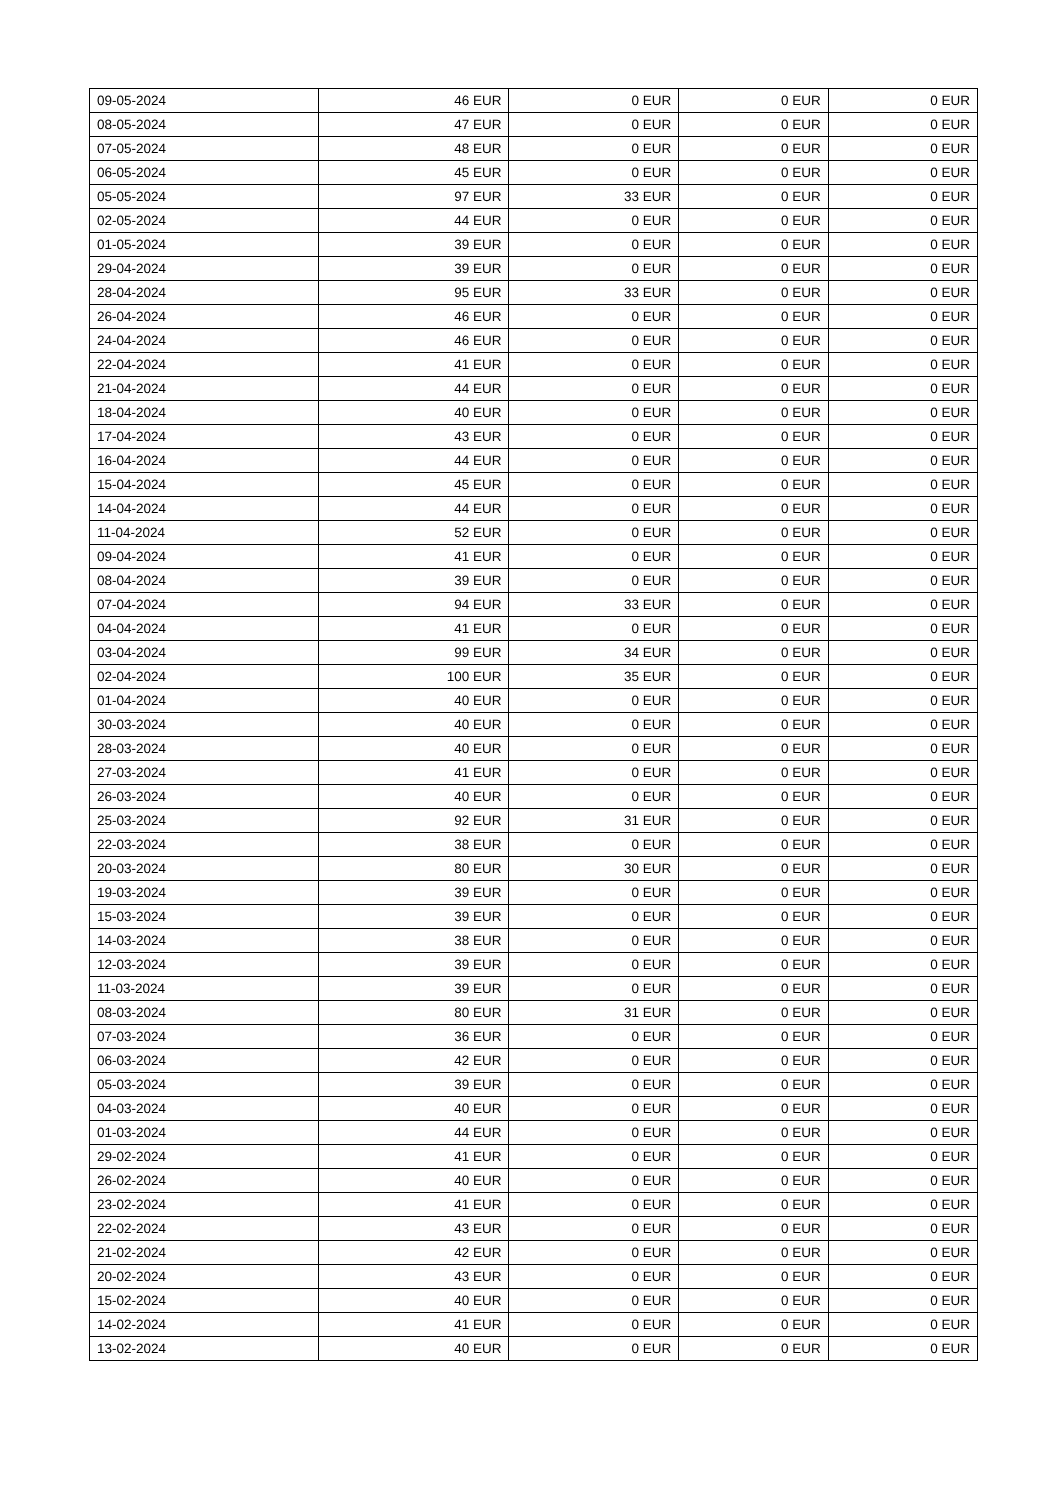| 09-05-2024 | 46 EUR | 0 EUR | 0 EUR | 0 EUR |
| 08-05-2024 | 47 EUR | 0 EUR | 0 EUR | 0 EUR |
| 07-05-2024 | 48 EUR | 0 EUR | 0 EUR | 0 EUR |
| 06-05-2024 | 45 EUR | 0 EUR | 0 EUR | 0 EUR |
| 05-05-2024 | 97 EUR | 33 EUR | 0 EUR | 0 EUR |
| 02-05-2024 | 44 EUR | 0 EUR | 0 EUR | 0 EUR |
| 01-05-2024 | 39 EUR | 0 EUR | 0 EUR | 0 EUR |
| 29-04-2024 | 39 EUR | 0 EUR | 0 EUR | 0 EUR |
| 28-04-2024 | 95 EUR | 33 EUR | 0 EUR | 0 EUR |
| 26-04-2024 | 46 EUR | 0 EUR | 0 EUR | 0 EUR |
| 24-04-2024 | 46 EUR | 0 EUR | 0 EUR | 0 EUR |
| 22-04-2024 | 41 EUR | 0 EUR | 0 EUR | 0 EUR |
| 21-04-2024 | 44 EUR | 0 EUR | 0 EUR | 0 EUR |
| 18-04-2024 | 40 EUR | 0 EUR | 0 EUR | 0 EUR |
| 17-04-2024 | 43 EUR | 0 EUR | 0 EUR | 0 EUR |
| 16-04-2024 | 44 EUR | 0 EUR | 0 EUR | 0 EUR |
| 15-04-2024 | 45 EUR | 0 EUR | 0 EUR | 0 EUR |
| 14-04-2024 | 44 EUR | 0 EUR | 0 EUR | 0 EUR |
| 11-04-2024 | 52 EUR | 0 EUR | 0 EUR | 0 EUR |
| 09-04-2024 | 41 EUR | 0 EUR | 0 EUR | 0 EUR |
| 08-04-2024 | 39 EUR | 0 EUR | 0 EUR | 0 EUR |
| 07-04-2024 | 94 EUR | 33 EUR | 0 EUR | 0 EUR |
| 04-04-2024 | 41 EUR | 0 EUR | 0 EUR | 0 EUR |
| 03-04-2024 | 99 EUR | 34 EUR | 0 EUR | 0 EUR |
| 02-04-2024 | 100 EUR | 35 EUR | 0 EUR | 0 EUR |
| 01-04-2024 | 40 EUR | 0 EUR | 0 EUR | 0 EUR |
| 30-03-2024 | 40 EUR | 0 EUR | 0 EUR | 0 EUR |
| 28-03-2024 | 40 EUR | 0 EUR | 0 EUR | 0 EUR |
| 27-03-2024 | 41 EUR | 0 EUR | 0 EUR | 0 EUR |
| 26-03-2024 | 40 EUR | 0 EUR | 0 EUR | 0 EUR |
| 25-03-2024 | 92 EUR | 31 EUR | 0 EUR | 0 EUR |
| 22-03-2024 | 38 EUR | 0 EUR | 0 EUR | 0 EUR |
| 20-03-2024 | 80 EUR | 30 EUR | 0 EUR | 0 EUR |
| 19-03-2024 | 39 EUR | 0 EUR | 0 EUR | 0 EUR |
| 15-03-2024 | 39 EUR | 0 EUR | 0 EUR | 0 EUR |
| 14-03-2024 | 38 EUR | 0 EUR | 0 EUR | 0 EUR |
| 12-03-2024 | 39 EUR | 0 EUR | 0 EUR | 0 EUR |
| 11-03-2024 | 39 EUR | 0 EUR | 0 EUR | 0 EUR |
| 08-03-2024 | 80 EUR | 31 EUR | 0 EUR | 0 EUR |
| 07-03-2024 | 36 EUR | 0 EUR | 0 EUR | 0 EUR |
| 06-03-2024 | 42 EUR | 0 EUR | 0 EUR | 0 EUR |
| 05-03-2024 | 39 EUR | 0 EUR | 0 EUR | 0 EUR |
| 04-03-2024 | 40 EUR | 0 EUR | 0 EUR | 0 EUR |
| 01-03-2024 | 44 EUR | 0 EUR | 0 EUR | 0 EUR |
| 29-02-2024 | 41 EUR | 0 EUR | 0 EUR | 0 EUR |
| 26-02-2024 | 40 EUR | 0 EUR | 0 EUR | 0 EUR |
| 23-02-2024 | 41 EUR | 0 EUR | 0 EUR | 0 EUR |
| 22-02-2024 | 43 EUR | 0 EUR | 0 EUR | 0 EUR |
| 21-02-2024 | 42 EUR | 0 EUR | 0 EUR | 0 EUR |
| 20-02-2024 | 43 EUR | 0 EUR | 0 EUR | 0 EUR |
| 15-02-2024 | 40 EUR | 0 EUR | 0 EUR | 0 EUR |
| 14-02-2024 | 41 EUR | 0 EUR | 0 EUR | 0 EUR |
| 13-02-2024 | 40 EUR | 0 EUR | 0 EUR | 0 EUR |